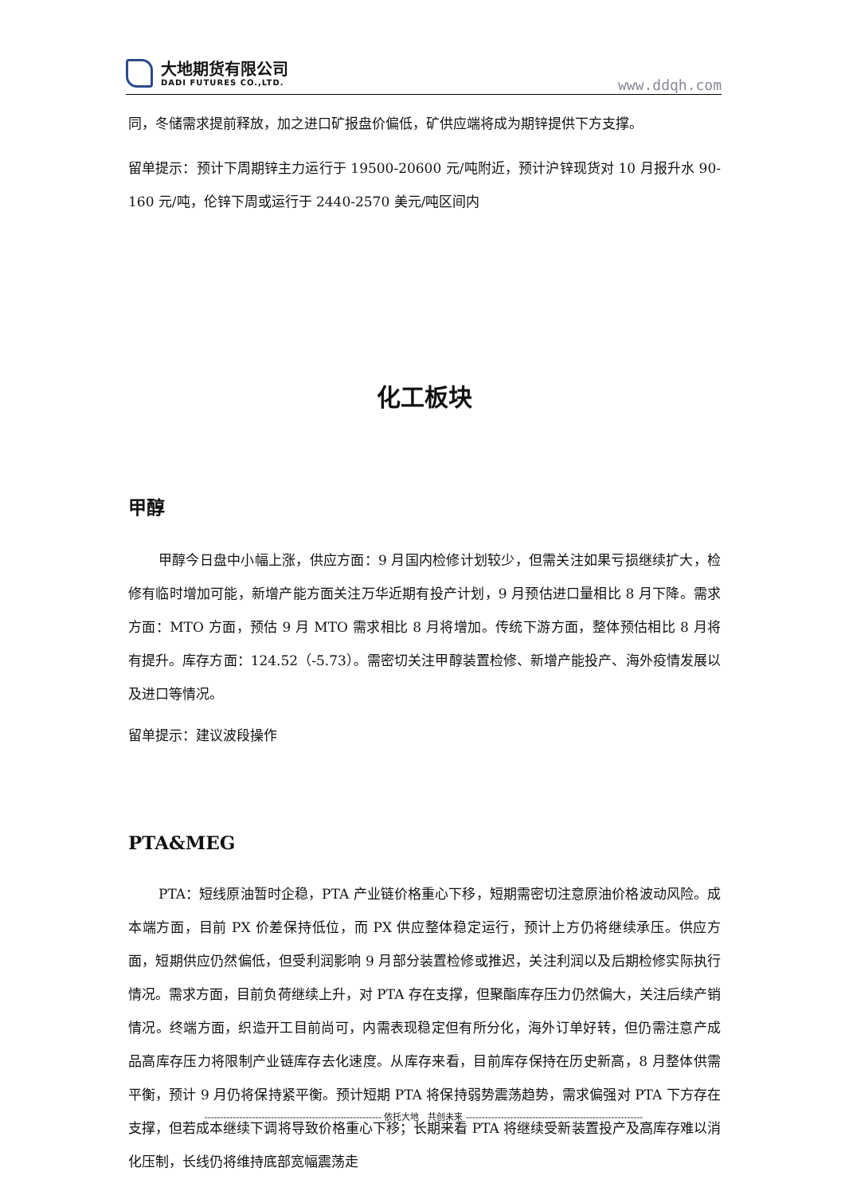大地期货有限公司
DADI FUTURES CO.,LTD.
www.ddqh.com
同，冬储需求提前释放，加之进口矿报盘价偏低，矿供应端将成为期锌提供下方支撑。
留单提示：预计下周期锌主力运行于 19500-20600 元/吨附近，预计沪锌现货对 10 月报升水 90-160 元/吨，伦锌下周或运行于 2440-2570 美元/吨区间内
化工板块
甲醇
甲醇今日盘中小幅上涨，供应方面：9 月国内检修计划较少，但需关注如果亏损继续扩大，检修有临时增加可能，新增产能方面关注万华近期有投产计划，9 月预估进口量相比 8 月下降。需求方面：MTO 方面，预估 9 月 MTO 需求相比 8 月将增加。传统下游方面，整体预估相比 8 月将有提升。库存方面：124.52（-5.73）。需密切关注甲醇装置检修、新增产能投产、海外疫情发展以及进口等情况。
留单提示：建议波段操作
PTA&MEG
PTA：短线原油暂时企稳，PTA 产业链价格重心下移，短期需密切注意原油价格波动风险。成本端方面，目前 PX 价差保持低位，而 PX 供应整体稳定运行，预计上方仍将继续承压。供应方面，短期供应仍然偏低，但受利润影响 9 月部分装置检修或推迟，关注利润以及后期检修实际执行情况。需求方面，目前负荷继续上升，对 PTA 存在支撑，但聚酯库存压力仍然偏大，关注后续产销情况。终端方面，织造开工目前尚可，内需表现稳定但有所分化，海外订单好转，但仍需注意产成品高库存压力将限制产业链库存去化速度。从库存来看，目前库存保持在历史新高，8 月整体供需平衡，预计 9 月仍将保持紧平衡。预计短期 PTA 将保持弱势震荡趋势，需求偏强对 PTA 下方存在支撑，但若成本继续下调将导致价格重心下移；长期来看 PTA 将继续受新装置投产及高库存难以消化压制，长线仍将维持底部宽幅震荡走
-------------------------------------------------------- 依托大地　共创未来 --------------------------------------------------------